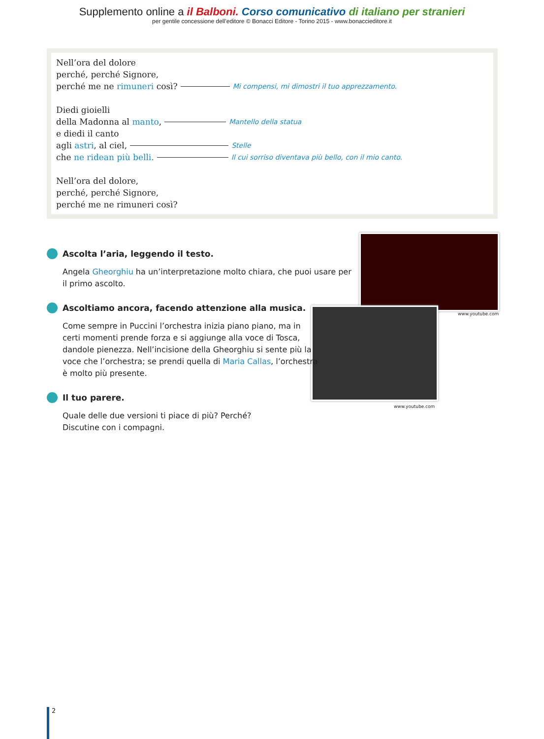Supplemento online a il Balboni. Corso comunicativo di italiano per stranieri
per gentile concessione dell’editore © Bonacci Editore - Torino 2015 - www.bonaccieditore.it
Nell’ora del dolore
perché, perché Signore,
perché me ne rimuneri così? Mi compensi, mi dimostri il tuo apprezzamento.
Diedi gioielli
della Madonna al manto, Mantello della statua
e diedi il canto
agli astri, al ciel, Stelle
che ne ridean più belli. Il cui sorriso diventava più bello, con il mio canto.
Nell’ora del dolore,
perché, perché Signore,
perché me ne rimuneri così?
www.youtube.com
www.youtube.com
Ascolta l’aria, leggendo il testo.
Angela Gheorghiu ha un’interpretazione molto chiara, che puoi usare per il primo ascolto.
Ascoltiamo ancora, facendo attenzione alla musica.
Come sempre in Puccini l’orchestra inizia piano piano, ma in certi momenti prende forza e si aggiunge alla voce di Tosca, dandole pienezza. Nell’incisione della Gheorghiu si sente più la voce che l’orchestra; se prendi quella di Maria Callas, l’orchestra è molto più presente.
Il tuo parere.
Quale delle due versioni ti piace di più? Perché?
Discutine con i compagni.
2